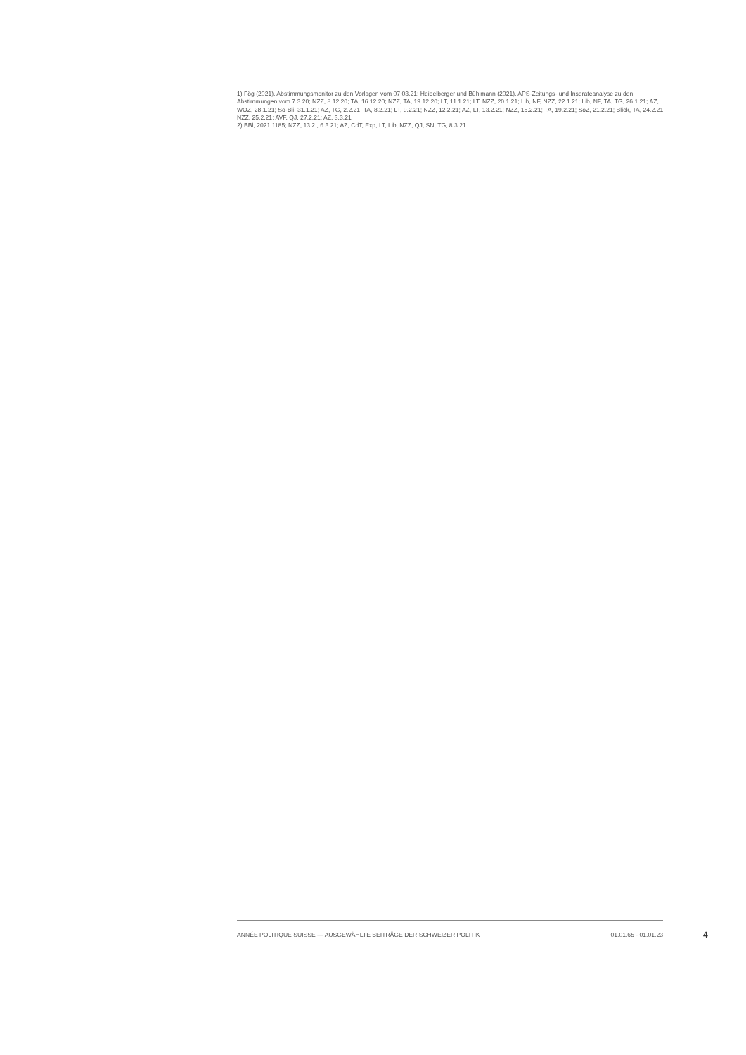1) Fög (2021). Abstimmungsmonitor zu den Vorlagen vom 07.03.21; Heidelberger und Bühlmann (2021). APS-Zeitungs- und Inserateanalyse zu den Abstimmungen vom 7.3.20; NZZ, 8.12.20; TA, 16.12.20; NZZ, TA, 19.12.20; LT, 11.1.21; LT, NZZ, 20.1.21; Lib, NF, NZZ, 22.1.21; Lib, NF, TA, TG, 26.1.21; AZ, WOZ, 28.1.21; So-Bli, 31.1.21; AZ, TG, 2.2.21; TA, 8.2.21; LT, 9.2.21; NZZ, 12.2.21; AZ, LT, 13.2.21; NZZ, 15.2.21; TA, 19.2.21; SoZ, 21.2.21; Blick, TA, 24.2.21; NZZ, 25.2.21; AVF, QJ, 27.2.21; AZ, 3.3.21
2) BBl, 2021 1185; NZZ, 13.2., 6.3.21; AZ, CdT, Exp, LT, Lib, NZZ, QJ, SN, TG, 8.3.21
ANNÉE POLITIQUE SUISSE — AUSGEWÄHLTE BEITRÄGE DER SCHWEIZER POLITIK 01.01.65 - 01.01.23
4